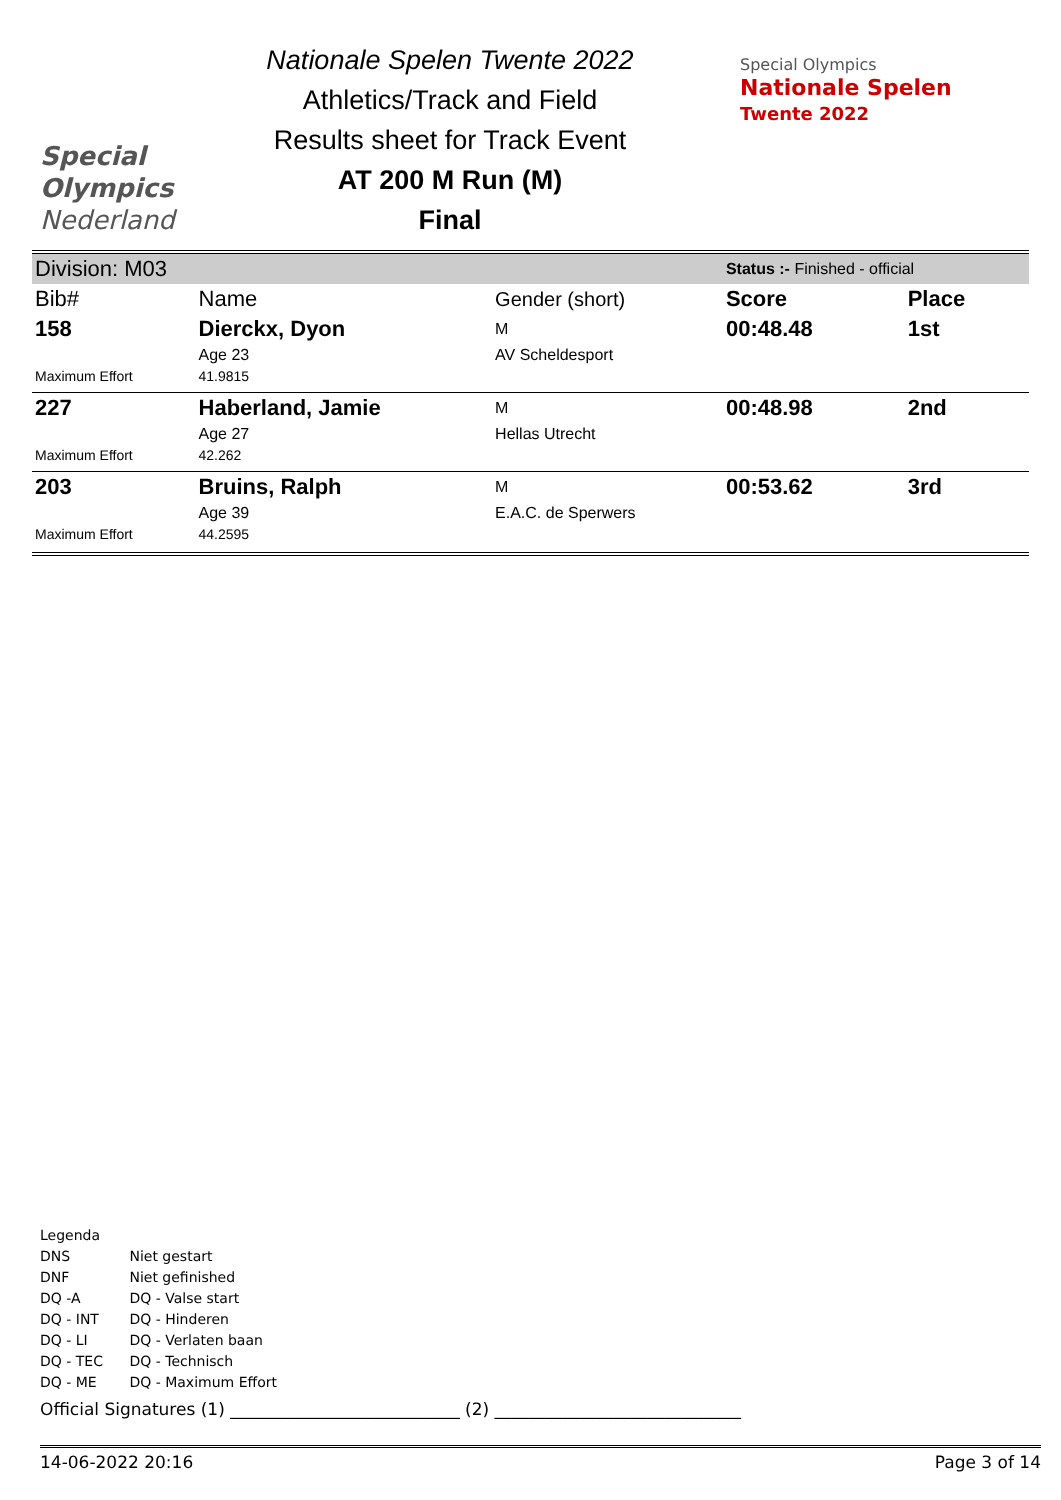Special
Olympics
Nederland
Nationale Spelen Twente 2022
Athletics/Track and Field
Results sheet for Track Event
AT 200 M Run (M)
Final
Special Olympics
Nationale Spelen
Twente 2022
| Division: M03 | | | Status :- Finished - official | |
| Bib# | Name | Gender (short) | Score | Place |
| 158 | Dierckx, Dyon | M | 00:48.48 | 1st |
| | Age 23 | AV Scheldesport | | |
| Maximum Effort | 41.9815 | | | |
| 227 | Haberland, Jamie | M | 00:48.98 | 2nd |
| | Age 27 | Hellas Utrecht | | |
| Maximum Effort | 42.262 | | | |
| 203 | Bruins, Ralph | M | 00:53.62 | 3rd |
| | Age 39 | E.A.C. de Sperwers | | |
| Maximum Effort | 44.2595 | | | |
Legenda
DNS Niet gestart
DNF Niet gefinished
DQ -A DQ - Valse start
DQ - INT DQ - Hinderen
DQ - LI DQ - Verlaten baan
DQ - TEC DQ - Technisch
DQ - ME DQ - Maximum Effort
Official Signatures (1) ___________________________ (2) _____________________________
14-06-2022 20:16 Page 3 of 14